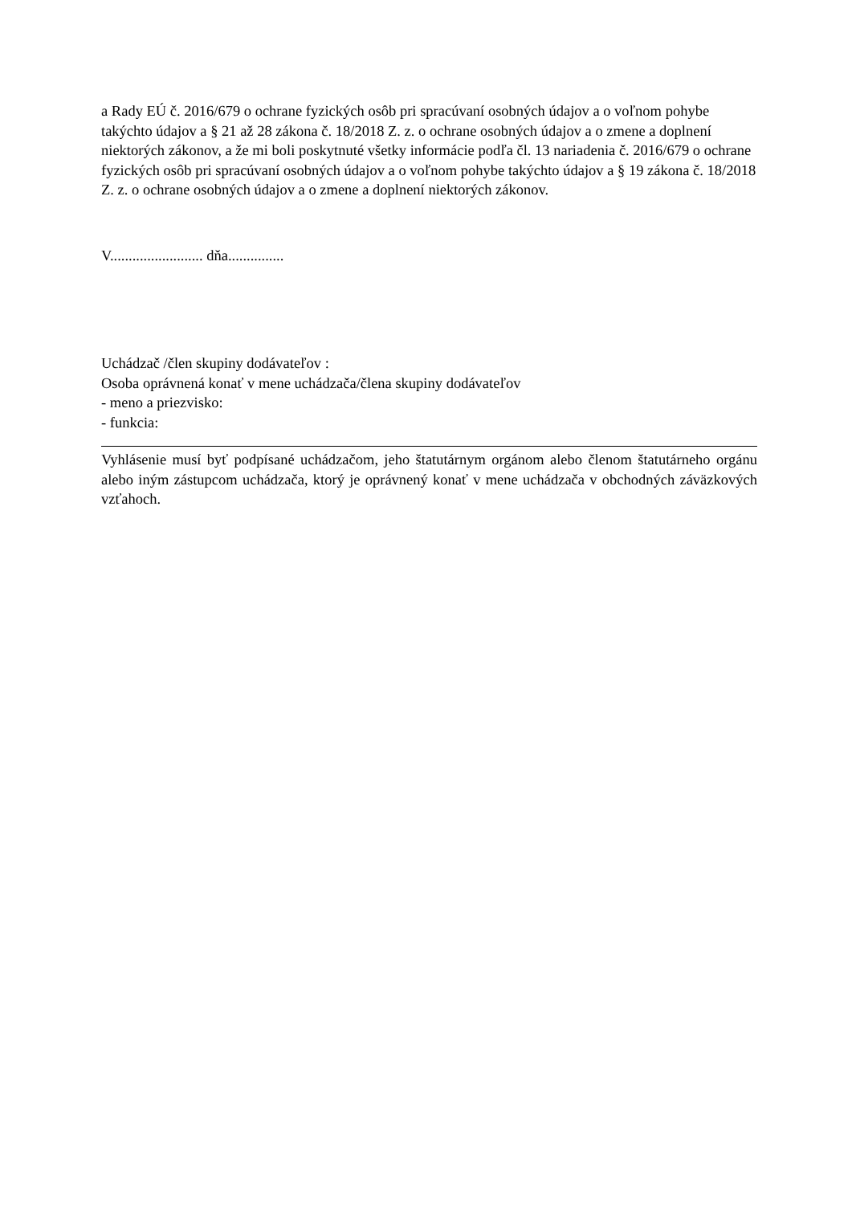a Rady EÚ č. 2016/679 o ochrane fyzických osôb pri spracúvaní osobných údajov a o voľnom pohybe takýchto údajov a § 21 až 28 zákona č. 18/2018 Z. z. o ochrane osobných údajov a o zmene a doplnení niektorých zákonov, a že mi boli poskytnuté všetky informácie podľa čl. 13 nariadenia č. 2016/679 o ochrane fyzických osôb pri spracúvaní osobných údajov a o voľnom pohybe takýchto údajov a § 19 zákona č. 18/2018 Z. z. o ochrane osobných údajov a o zmene a doplnení niektorých zákonov.
V......................... dňa...............
Uchádzač /člen skupiny dodávateľov :
Osoba oprávnená konať v mene uchádzača/člena skupiny dodávateľov
- meno a priezvisko:
- funkcia:
Vyhlásenie musí byť podpísané uchádzačom, jeho štatutárnym orgánom alebo členom štatutárneho orgánu alebo iným zástupcom uchádzača, ktorý je oprávnený konať v mene uchádzača v obchodných záväzkových vzťahoch.